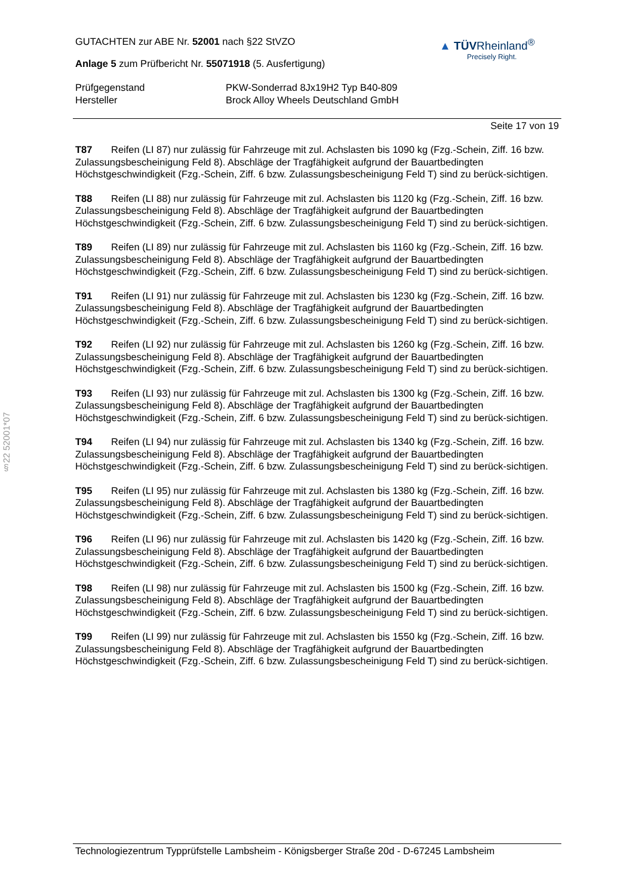§22 52001*07
GUTACHTEN zur ABE Nr. 52001 nach §22 StVZO
Anlage 5 zum Prüfbericht Nr. 55071918 (5. Ausfertigung)
▲ TÜVRheinland<sup>®</sup>
Precisely Right.
Prüfgegenstand
Hersteller
PKW-Sonderrad 8Jx19H2 Typ B40-809
Brock Alloy Wheels Deutschland GmbH
Seite 17 von 19
T87 Reifen (LI 87) nur zulässig für Fahrzeuge mit zul. Achslasten bis 1090 kg (Fzg.-Schein, Ziff. 16 bzw. Zulassungsbescheinigung Feld 8). Abschläge der Tragfähigkeit aufgrund der Bauartbedingten Höchstgeschwindigkeit (Fzg.-Schein, Ziff. 6 bzw. Zulassungsbescheinigung Feld T) sind zu berück-sichtigen.
T88 Reifen (LI 88) nur zulässig für Fahrzeuge mit zul. Achslasten bis 1120 kg (Fzg.-Schein, Ziff. 16 bzw. Zulassungsbescheinigung Feld 8). Abschläge der Tragfähigkeit aufgrund der Bauartbedingten Höchstgeschwindigkeit (Fzg.-Schein, Ziff. 6 bzw. Zulassungsbescheinigung Feld T) sind zu berück-sichtigen.
T89 Reifen (LI 89) nur zulässig für Fahrzeuge mit zul. Achslasten bis 1160 kg (Fzg.-Schein, Ziff. 16 bzw. Zulassungsbescheinigung Feld 8). Abschläge der Tragfähigkeit aufgrund der Bauartbedingten Höchstgeschwindigkeit (Fzg.-Schein, Ziff. 6 bzw. Zulassungsbescheinigung Feld T) sind zu berück-sichtigen.
T91 Reifen (LI 91) nur zulässig für Fahrzeuge mit zul. Achslasten bis 1230 kg (Fzg.-Schein, Ziff. 16 bzw. Zulassungsbescheinigung Feld 8). Abschläge der Tragfähigkeit aufgrund der Bauartbedingten Höchstgeschwindigkeit (Fzg.-Schein, Ziff. 6 bzw. Zulassungsbescheinigung Feld T) sind zu berück-sichtigen.
T92 Reifen (LI 92) nur zulässig für Fahrzeuge mit zul. Achslasten bis 1260 kg (Fzg.-Schein, Ziff. 16 bzw. Zulassungsbescheinigung Feld 8). Abschläge der Tragfähigkeit aufgrund der Bauartbedingten Höchstgeschwindigkeit (Fzg.-Schein, Ziff. 6 bzw. Zulassungsbescheinigung Feld T) sind zu berück-sichtigen.
T93 Reifen (LI 93) nur zulässig für Fahrzeuge mit zul. Achslasten bis 1300 kg (Fzg.-Schein, Ziff. 16 bzw. Zulassungsbescheinigung Feld 8). Abschläge der Tragfähigkeit aufgrund der Bauartbedingten Höchstgeschwindigkeit (Fzg.-Schein, Ziff. 6 bzw. Zulassungsbescheinigung Feld T) sind zu berück-sichtigen.
T94 Reifen (LI 94) nur zulässig für Fahrzeuge mit zul. Achslasten bis 1340 kg (Fzg.-Schein, Ziff. 16 bzw. Zulassungsbescheinigung Feld 8). Abschläge der Tragfähigkeit aufgrund der Bauartbedingten Höchstgeschwindigkeit (Fzg.-Schein, Ziff. 6 bzw. Zulassungsbescheinigung Feld T) sind zu berück-sichtigen.
T95 Reifen (LI 95) nur zulässig für Fahrzeuge mit zul. Achslasten bis 1380 kg (Fzg.-Schein, Ziff. 16 bzw. Zulassungsbescheinigung Feld 8). Abschläge der Tragfähigkeit aufgrund der Bauartbedingten Höchstgeschwindigkeit (Fzg.-Schein, Ziff. 6 bzw. Zulassungsbescheinigung Feld T) sind zu berück-sichtigen.
T96 Reifen (LI 96) nur zulässig für Fahrzeuge mit zul. Achslasten bis 1420 kg (Fzg.-Schein, Ziff. 16 bzw. Zulassungsbescheinigung Feld 8). Abschläge der Tragfähigkeit aufgrund der Bauartbedingten Höchstgeschwindigkeit (Fzg.-Schein, Ziff. 6 bzw. Zulassungsbescheinigung Feld T) sind zu berück-sichtigen.
T98 Reifen (LI 98) nur zulässig für Fahrzeuge mit zul. Achslasten bis 1500 kg (Fzg.-Schein, Ziff. 16 bzw. Zulassungsbescheinigung Feld 8). Abschläge der Tragfähigkeit aufgrund der Bauartbedingten Höchstgeschwindigkeit (Fzg.-Schein, Ziff. 6 bzw. Zulassungsbescheinigung Feld T) sind zu berück-sichtigen.
T99 Reifen (LI 99) nur zulässig für Fahrzeuge mit zul. Achslasten bis 1550 kg (Fzg.-Schein, Ziff. 16 bzw. Zulassungsbescheinigung Feld 8). Abschläge der Tragfähigkeit aufgrund der Bauartbedingten Höchstgeschwindigkeit (Fzg.-Schein, Ziff. 6 bzw. Zulassungsbescheinigung Feld T) sind zu berück-sichtigen.
Technologiezentrum Typprüfstelle Lambsheim - Königsberger Straße 20d - D-67245 Lambsheim